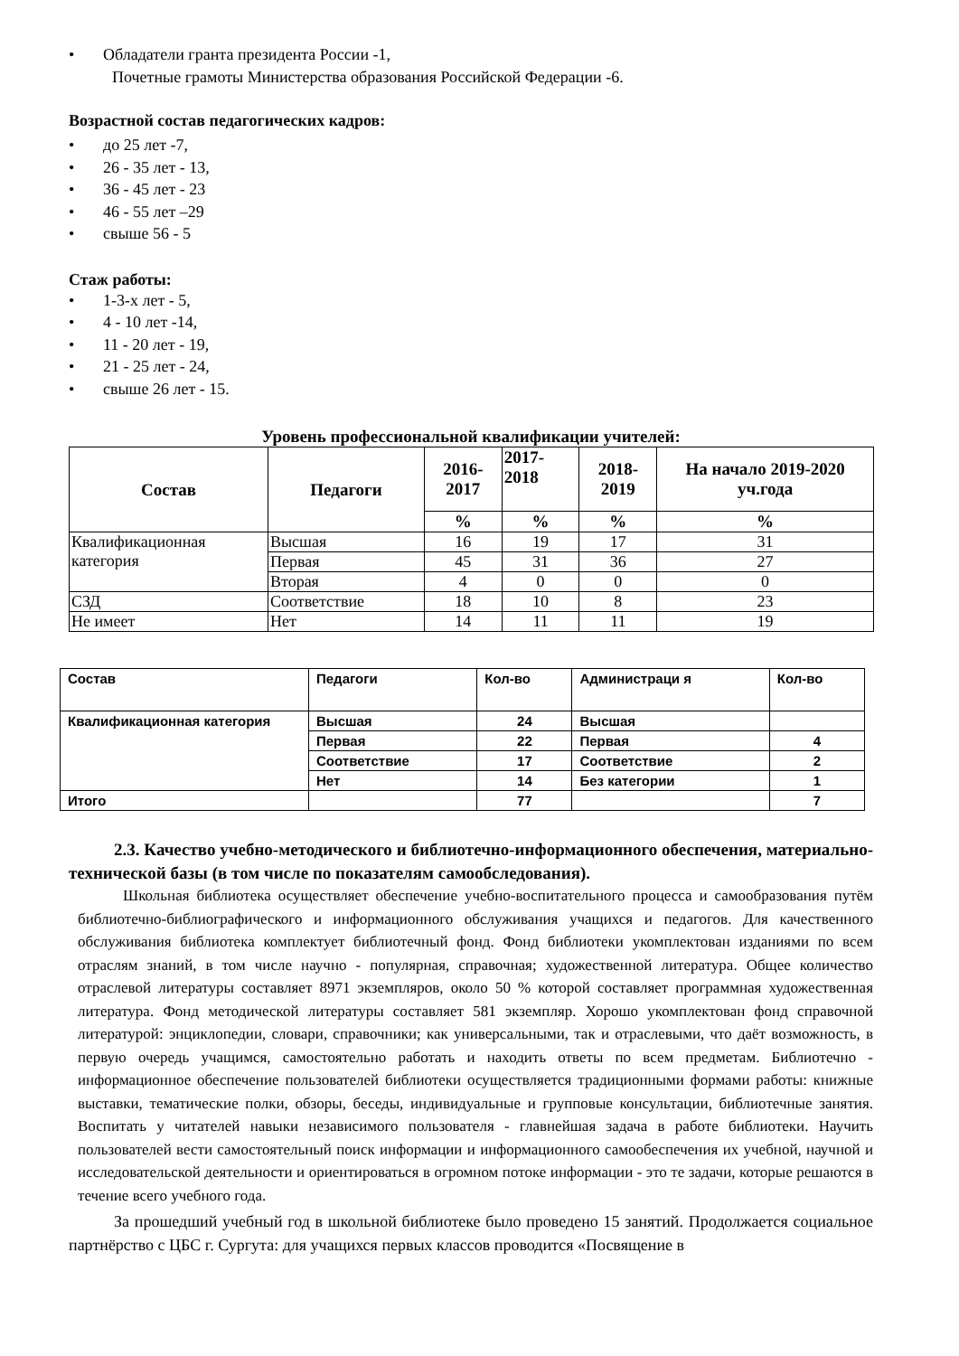• Обладатели гранта президента России -1,
Почетные грамоты Министерства образования Российской Федерации -6.
Возрастной состав педагогических кадров:
• до 25 лет -7,
• 26 - 35 лет - 13,
• 36 - 45 лет - 23
• 46 - 55 лет –29
• свыше 56 - 5
Стаж работы:
• 1-3-х лет - 5,
• 4 - 10 лет -14,
• 11 - 20 лет - 19,
• 21 - 25 лет - 24,
• свыше 26 лет - 15.
Уровень профессиональной квалификации учителей:
| Состав | Педагоги | 2016-2017 | 2017-2018 | 2018-2019 | На начало 2019-2020 уч.года |
| --- | --- | --- | --- | --- | --- |
| | | % | % | % | % |
| Квалификационная категория | Высшая | 16 | 19 | 17 | 31 |
| | Первая | 45 | 31 | 36 | 27 |
| | Вторая | 4 | 0 | 0 | 0 |
| СЗД | Соответствие | 18 | 10 | 8 | 23 |
| Не имеет | Нет | 14 | 11 | 11 | 19 |
| Состав | Педагоги | Кол-во | Администраци я | Кол-во |
| Квалификационная категория | Высшая | 24 | Высшая | |
| | Первая | 22 | Первая | 4 |
| | Соответствие | 17 | Соответствие | 2 |
| | Нет | 14 | Без категории | 1 |
| Итого | | 77 | | 7 |
2.3. Качество учебно-методического и библиотечно-информационного обеспечения, материально-технической базы (в том числе по показателям самообследования).
Школьная библиотека осуществляет обеспечение учебно-воспитательного процесса и самообразования путём библиотечно-библиографического и информационного обслуживания учащихся и педагогов. Для качественного обслуживания библиотека комплектует библиотечный фонд. Фонд библиотеки укомплектован изданиями по всем отраслям знаний, в том числе научно - популярная, справочная; художественной литература. Общее количество отраслевой литературы составляет 8971 экземпляров, около 50 % которой составляет программная художественная литература. Фонд методической литературы составляет 581 экземпляр. Хорошо укомплектован фонд справочной литературой: энциклопедии, словари, справочники; как универсальными, так и отраслевыми, что даёт возможность, в первую очередь учащимся, самостоятельно работать и находить ответы по всем предметам. Библиотечно - информационное обеспечение пользователей библиотеки осуществляется традиционными формами работы: книжные выставки, тематические полки, обзоры, беседы, индивидуальные и групповые консультации, библиотечные занятия. Воспитать у читателей навыки независимого пользователя - главнейшая задача в работе библиотеки. Научить пользователей вести самостоятельный поиск информации и информационного самообеспечения их учебной, научной и исследовательской деятельности и ориентироваться в огромном потоке информации - это те задачи, которые решаются в течение всего учебного года.
За прошедший учебный год в школьной библиотеке было проведено 15 занятий. Продолжается социальное партнёрство с ЦБС г. Сургута: для учащихся первых классов проводится «Посвящение в